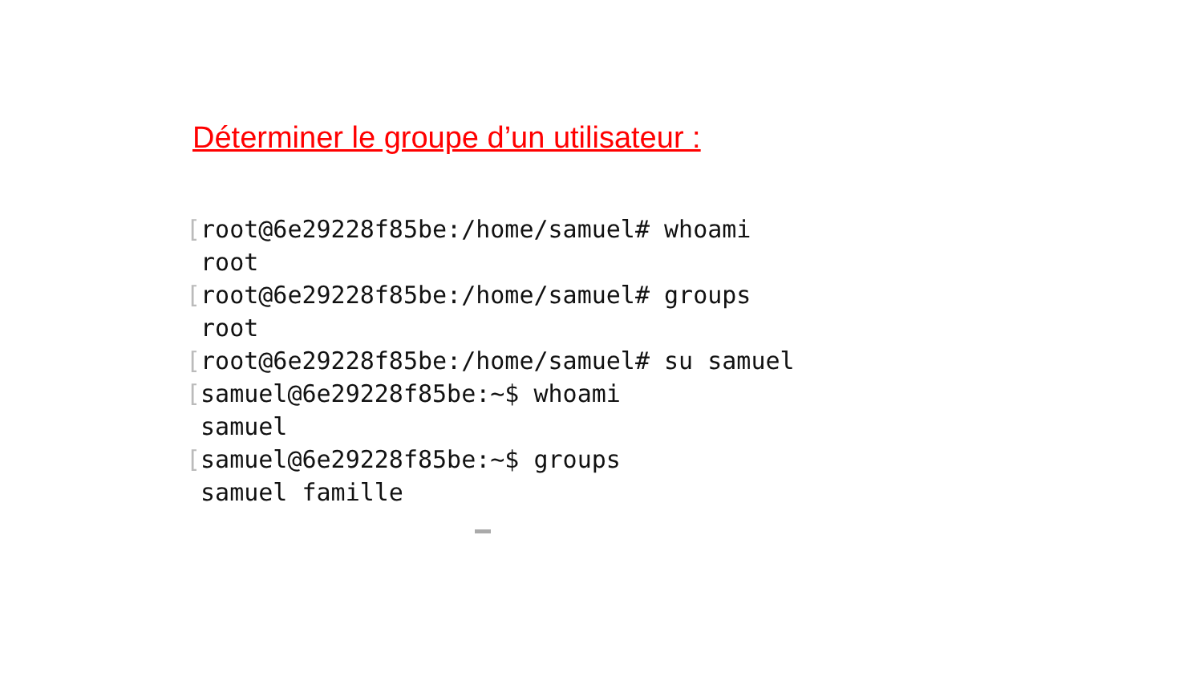Déterminer le groupe d’un utilisateur :
[root@6e29228f85be:/home/samuel# whoami
 root
[root@6e29228f85be:/home/samuel# groups
 root
[root@6e29228f85be:/home/samuel# su samuel
[samuel@6e29228f85be:~$ whoami
 samuel
[samuel@6e29228f85be:~$ groups
 samuel famille